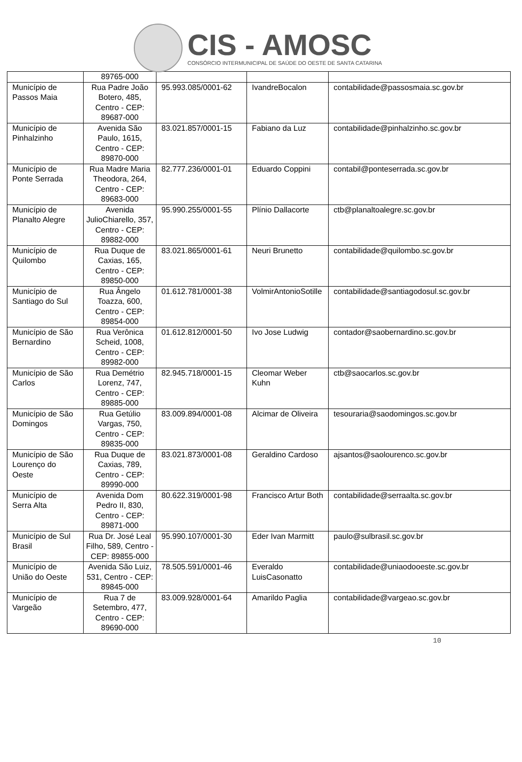CIS - AMOSC
CONSÓRCIO INTERMUNICIPAL DE SAÚDE DO OESTE DE SANTA CATARINA
| | 89765-000 | | | |
| Município de Passos Maia | Rua Padre João Botero, 485, Centro - CEP: 89687-000 | 95.993.085/0001-62 | IvandreBocalon | contabilidade@passosmaia.sc.gov.br |
| Município de Pinhalzinho | Avenida São Paulo, 1615, Centro - CEP: 89870-000 | 83.021.857/0001-15 | Fabiano da Luz | contabilidade@pinhalzinho.sc.gov.br |
| Município de Ponte Serrada | Rua Madre Maria Theodora, 264, Centro - CEP: 89683-000 | 82.777.236/0001-01 | Eduardo Coppini | contabil@ponteserrada.sc.gov.br |
| Município de Planalto Alegre | Avenida JulioChiarello, 357, Centro - CEP: 89882-000 | 95.990.255/0001-55 | Plínio Dallacorte | ctb@planaltoalegre.sc.gov.br |
| Município de Quilombo | Rua Duque de Caxias, 165, Centro - CEP: 89850-000 | 83.021.865/0001-61 | Neuri Brunetto | contabilidade@quilombo.sc.gov.br |
| Município de Santiago do Sul | Rua Ângelo Toazza, 600, Centro - CEP: 89854-000 | 01.612.781/0001-38 | VolmirAntonioSotille | contabilidade@santiagodosul.sc.gov.br |
| Município de São Bernardino | Rua Verônica Scheid, 1008, Centro - CEP: 89982-000 | 01.612.812/0001-50 | Ivo Jose Ludwig | contador@saobernardino.sc.gov.br |
| Município de São Carlos | Rua Demétrio Lorenz, 747, Centro - CEP: 89885-000 | 82.945.718/0001-15 | Cleomar Weber Kuhn | ctb@saocarlos.sc.gov.br |
| Município de São Domingos | Rua Getúlio Vargas, 750, Centro - CEP: 89835-000 | 83.009.894/0001-08 | Alcimar de Oliveira | tesouraria@saodomingos.sc.gov.br |
| Município de São Lourenço do Oeste | Rua Duque de Caxias, 789, Centro - CEP: 89990-000 | 83.021.873/0001-08 | Geraldino Cardoso | ajsantos@saolourenco.sc.gov.br |
| Município de Serra Alta | Avenida Dom Pedro II, 830, Centro - CEP: 89871-000 | 80.622.319/0001-98 | Francisco Artur Both | contabilidade@serraalta.sc.gov.br |
| Município de Sul Brasil | Rua Dr. José Leal Filho, 589, Centro - CEP: 89855-000 | 95.990.107/0001-30 | Eder Ivan Marmitt | paulo@sulbrasil.sc.gov.br |
| Município de União do Oeste | Avenida São Luiz, 531, Centro - CEP: 89845-000 | 78.505.591/0001-46 | Everaldo LuisCasonatto | contabilidade@uniaodooeste.sc.gov.br |
| Município de Vargeão | Rua 7 de Setembro, 477, Centro - CEP: 89690-000 | 83.009.928/0001-64 | Amarildo Paglia | contabilidade@vargeao.sc.gov.br |
10